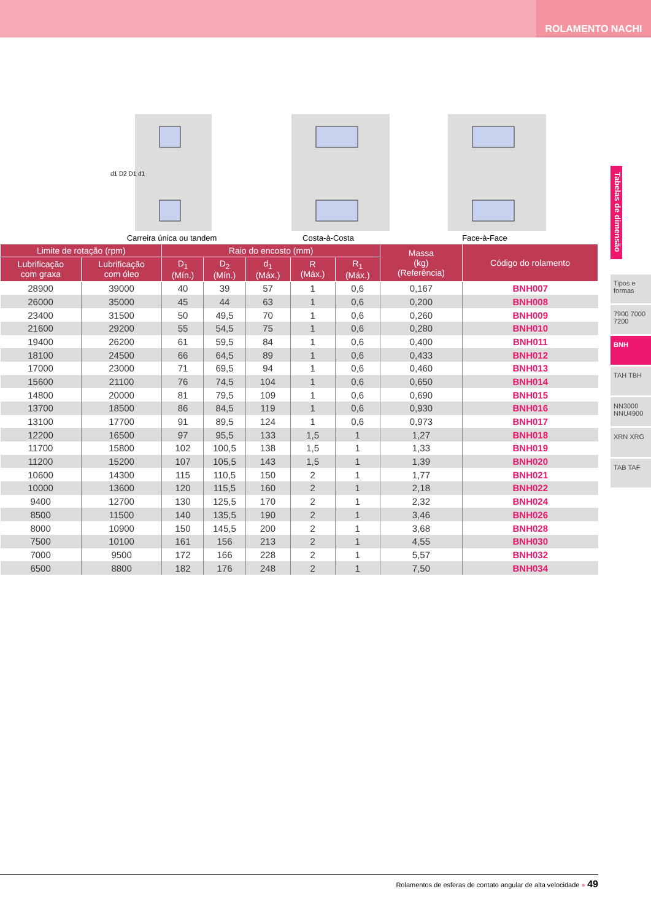ROLAMENTO NACHI
Tabelas de dimensão
Tipos e formas
7900 7000 7200
BNH
TAH TBH
NN3000 NNU4900
XRN XRG
TAB TAF
d1 D2 D1 d1
Carreira única ou tandem
Costa-à-Costa Face-à-Face
| Limite de rotação (rpm) | | Raio do encosto (mm) | | | | | Massa (kg) (Referência) | Código do rolamento |
| --- | --- | --- | --- | --- | --- | --- | --- | --- |
| Lubrificação com graxa | Lubrificação com óleo | D<sub>1</sub> (Mín.) | D<sub>2</sub> (Mín.) | d<sub>1</sub> (Máx.) | R (Máx.) | R<sub>1</sub> (Máx.) | | |
| 28900 | 39000 | 40 | 39 | 57 | 1 | 0,6 | 0,167 | BNH007 |
| 26000 | 35000 | 45 | 44 | 63 | 1 | 0,6 | 0,200 | BNH008 |
| 23400 | 31500 | 50 | 49,5 | 70 | 1 | 0,6 | 0,260 | BNH009 |
| 21600 | 29200 | 55 | 54,5 | 75 | 1 | 0,6 | 0,280 | BNH010 |
| 19400 | 26200 | 61 | 59,5 | 84 | 1 | 0,6 | 0,400 | BNH011 |
| 18100 | 24500 | 66 | 64,5 | 89 | 1 | 0,6 | 0,433 | BNH012 |
| 17000 | 23000 | 71 | 69,5 | 94 | 1 | 0,6 | 0,460 | BNH013 |
| 15600 | 21100 | 76 | 74,5 | 104 | 1 | 0,6 | 0,650 | BNH014 |
| 14800 | 20000 | 81 | 79,5 | 109 | 1 | 0,6 | 0,690 | BNH015 |
| 13700 | 18500 | 86 | 84,5 | 119 | 1 | 0,6 | 0,930 | BNH016 |
| 13100 | 17700 | 91 | 89,5 | 124 | 1 | 0,6 | 0,973 | BNH017 |
| 12200 | 16500 | 97 | 95,5 | 133 | 1,5 | 1 | 1,27 | BNH018 |
| 11700 | 15800 | 102 | 100,5 | 138 | 1,5 | 1 | 1,33 | BNH019 |
| 11200 | 15200 | 107 | 105,5 | 143 | 1,5 | 1 | 1,39 | BNH020 |
| 10600 | 14300 | 115 | 110,5 | 150 | 2 | 1 | 1,77 | BNH021 |
| 10000 | 13600 | 120 | 115,5 | 160 | 2 | 1 | 2,18 | BNH022 |
| 9400 | 12700 | 130 | 125,5 | 170 | 2 | 1 | 2,32 | BNH024 |
| 8500 | 11500 | 140 | 135,5 | 190 | 2 | 1 | 3,46 | BNH026 |
| 8000 | 10900 | 150 | 145,5 | 200 | 2 | 1 | 3,68 | BNH028 |
| 7500 | 10100 | 161 | 156 | 213 | 2 | 1 | 4,55 | BNH030 |
| 7000 | 9500 | 172 | 166 | 228 | 2 | 1 | 5,57 | BNH032 |
| 6500 | 8800 | 182 | 176 | 248 | 2 | 1 | 7,50 | BNH034 |
Rolamentos de esferas de contato angular de alta velocidade ● 49